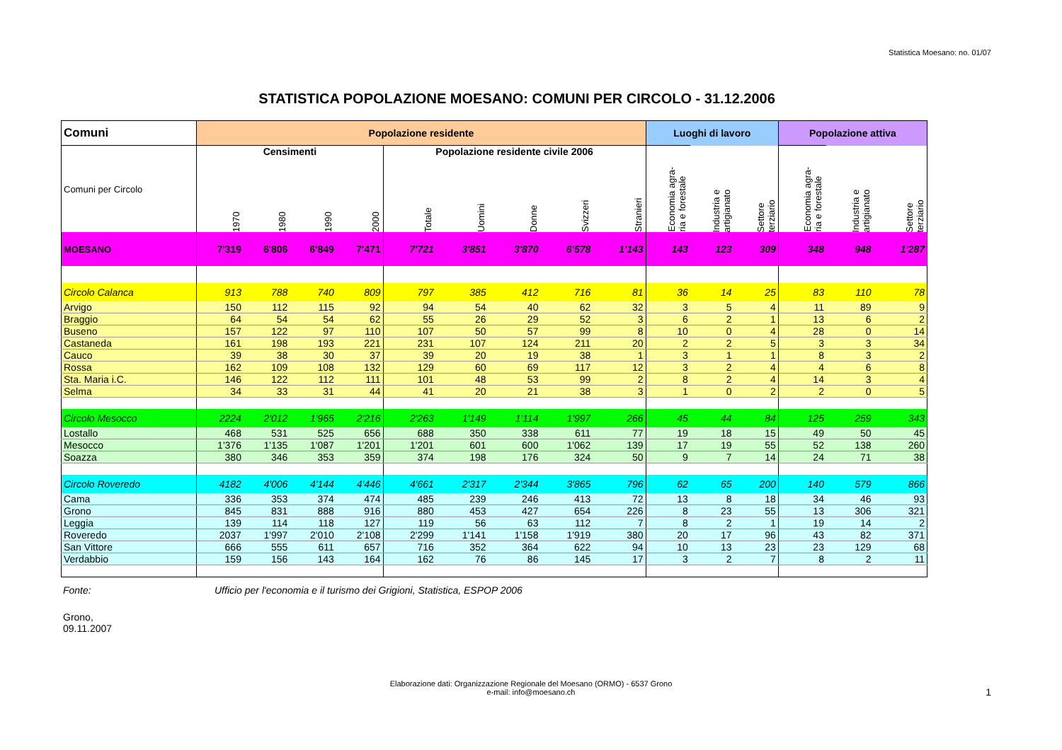Statistica Moesano: no. 01/07
STATISTICA POPOLAZIONE MOESANO: COMUNI PER CIRCOLO - 31.12.2006
| Comuni | Popolazione residente | | | | | | | | | Luoghi di lavoro | | | Popolazione attiva | | |
| --- | --- | --- | --- | --- | --- | --- | --- | --- | --- | --- | --- | --- | --- | --- | --- |
| Comuni per Circolo | Censimenti | | | | Popolazione residente civile 2006 | | | | | Economia agra- ria e forestale | Industria e artigianato | Settore terziario | Economia agra- ria e forestale | Industria e artigianato | Settore terziario |
| | 1970 | 1980 | 1990 | 2000 | Totale | Uomini | Donne | Svizzeri | Stranieri | | | | | | |
| MOESANO | 7'319 | 6'806 | 6'849 | 7'471 | 7'721 | 3'851 | 3'870 | 6'578 | 1'143 | 143 | 123 | 309 | 348 | 948 | 1'287 |
| Circolo Calanca | 913 | 788 | 740 | 809 | 797 | 385 | 412 | 716 | 81 | 36 | 14 | 25 | 83 | 110 | 78 |
| Arvigo | 150 | 112 | 115 | 92 | 94 | 54 | 40 | 62 | 32 | 3 | 5 | 4 | 11 | 89 | 9 |
| Braggio | 64 | 54 | 54 | 62 | 55 | 26 | 29 | 52 | 3 | 6 | 2 | 1 | 13 | 6 | 2 |
| Buseno | 157 | 122 | 97 | 110 | 107 | 50 | 57 | 99 | 8 | 10 | 0 | 4 | 28 | 0 | 14 |
| Castaneda | 161 | 198 | 193 | 221 | 231 | 107 | 124 | 211 | 20 | 2 | 2 | 5 | 3 | 3 | 34 |
| Cauco | 39 | 38 | 30 | 37 | 39 | 20 | 19 | 38 | 1 | 3 | 1 | 1 | 8 | 3 | 2 |
| Rossa | 162 | 109 | 108 | 132 | 129 | 60 | 69 | 117 | 12 | 3 | 2 | 4 | 4 | 6 | 8 |
| Sta. Maria i.C. | 146 | 122 | 112 | 111 | 101 | 48 | 53 | 99 | 2 | 8 | 2 | 4 | 14 | 3 | 4 |
| Selma | 34 | 33 | 31 | 44 | 41 | 20 | 21 | 38 | 3 | 1 | 0 | 2 | 2 | 0 | 5 |
| Circolo Mesocco | 2224 | 2'012 | 1'965 | 2'216 | 2'263 | 1'149 | 1'114 | 1'997 | 266 | 45 | 44 | 84 | 125 | 259 | 343 |
| Lostallo | 468 | 531 | 525 | 656 | 688 | 350 | 338 | 611 | 77 | 19 | 18 | 15 | 49 | 50 | 45 |
| Mesocco | 1'376 | 1'135 | 1'087 | 1'201 | 1'201 | 601 | 600 | 1'062 | 139 | 17 | 19 | 55 | 52 | 138 | 260 |
| Soazza | 380 | 346 | 353 | 359 | 374 | 198 | 176 | 324 | 50 | 9 | 7 | 14 | 24 | 71 | 38 |
| Circolo Roveredo | 4182 | 4'006 | 4'144 | 4'446 | 4'661 | 2'317 | 2'344 | 3'865 | 796 | 62 | 65 | 200 | 140 | 579 | 866 |
| Cama | 336 | 353 | 374 | 474 | 485 | 239 | 246 | 413 | 72 | 13 | 8 | 18 | 34 | 46 | 93 |
| Grono | 845 | 831 | 888 | 916 | 880 | 453 | 427 | 654 | 226 | 8 | 23 | 55 | 13 | 306 | 321 |
| Leggia | 139 | 114 | 118 | 127 | 119 | 56 | 63 | 112 | 7 | 8 | 2 | 1 | 19 | 14 | 2 |
| Roveredo | 2037 | 1'997 | 2'010 | 2'108 | 2'299 | 1'141 | 1'158 | 1'919 | 380 | 20 | 17 | 96 | 43 | 82 | 371 |
| San Vittore | 666 | 555 | 611 | 657 | 716 | 352 | 364 | 622 | 94 | 10 | 13 | 23 | 23 | 129 | 68 |
| Verdabbio | 159 | 156 | 143 | 164 | 162 | 76 | 86 | 145 | 17 | 3 | 2 | 7 | 8 | 2 | 11 |
Fonte: Ufficio per l'economia e il turismo dei Grigioni, Statistica, ESPOP 2006
Grono,
09.11.2007
Elaborazione dati: Organizzazione Regionale del Moesano (ORMO) - 6537 Grono
e-mail: info@moesano.ch
1